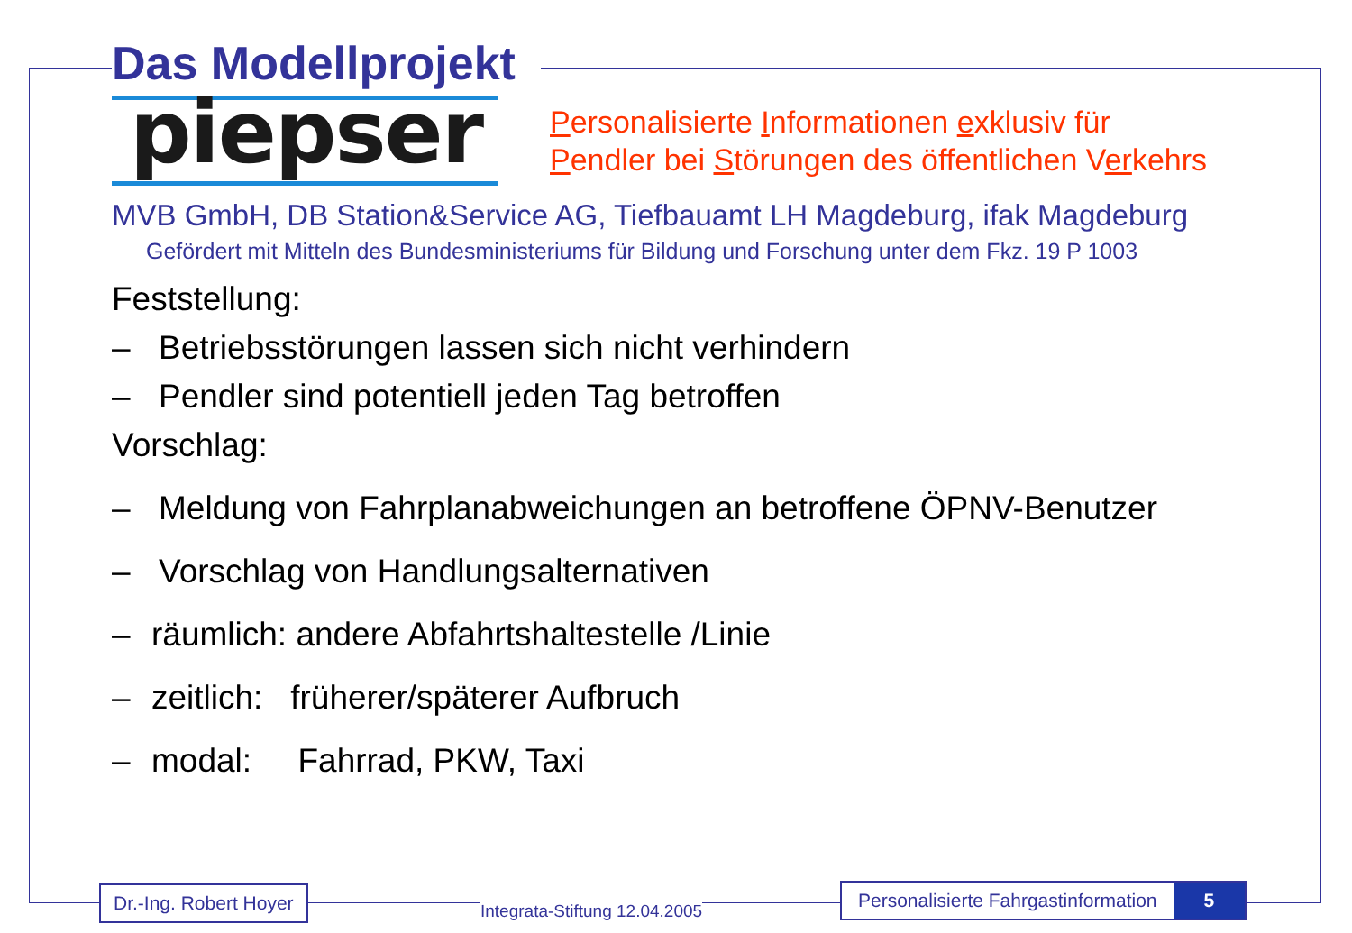Das Modellprojekt
piepser
Personalisierte Informationen exklusiv für
Pendler bei Störungen des öffentlichen Verkehrs
MVB GmbH, DB Station&Service AG, Tiefbauamt LH Magdeburg, ifak Magdeburg
Gefördert mit Mitteln des Bundesministeriums für Bildung und Forschung unter dem Fkz. 19 P 1003
Feststellung:
– Betriebsstörungen lassen sich nicht verhindern
– Pendler sind potentiell jeden Tag betroffen
Vorschlag:
– Meldung von Fahrplanabweichungen an betroffene ÖPNV-Benutzer
– Vorschlag von Handlungsalternativen
– räumlich: andere Abfahrtshaltestelle /Linie
– zeitlich: früherer/späterer Aufbruch
– modal: Fahrrad, PKW, Taxi
Dr.-Ing. Robert Hoyer
Integrata-Stiftung 12.04.2005
Personalisierte Fahrgastinformation 5